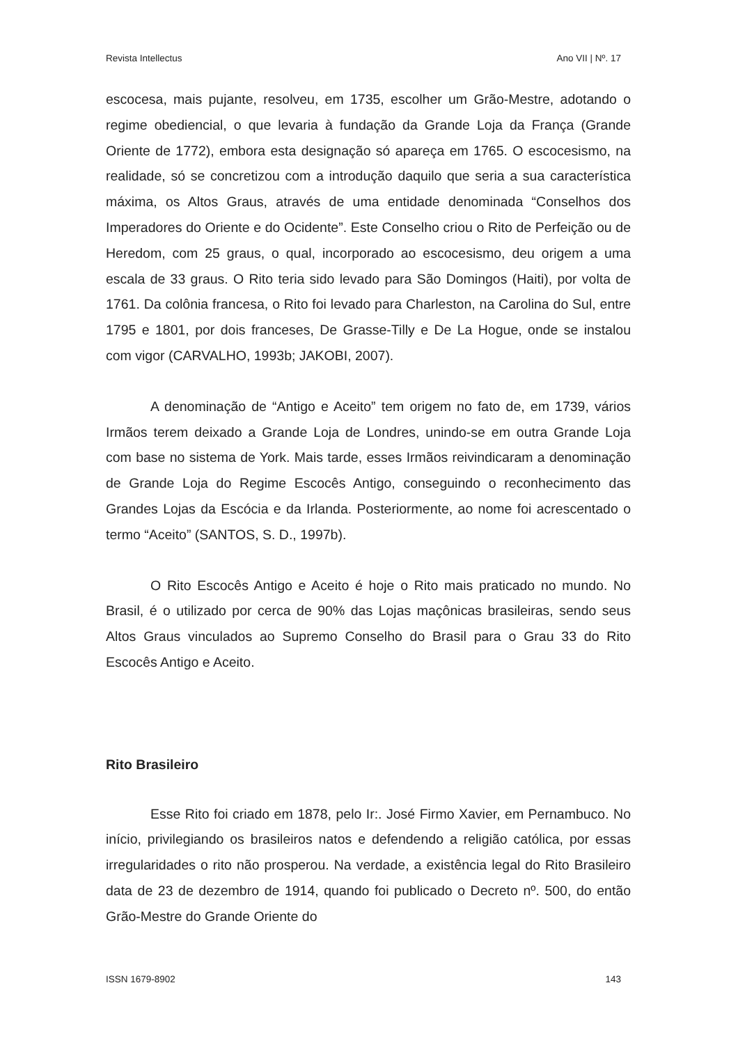Revista Intellectus Ano VII | Nº. 17
escocesa, mais pujante, resolveu, em 1735, escolher um Grão-Mestre, adotando o regime obediencial, o que levaria à fundação da Grande Loja da França (Grande Oriente de 1772), embora esta designação só apareça em 1765. O escocesismo, na realidade, só se concretizou com a introdução daquilo que seria a sua característica máxima, os Altos Graus, através de uma entidade denominada “Conselhos dos Imperadores do Oriente e do Ocidente”. Este Conselho criou o Rito de Perfeição ou de Heredom, com 25 graus, o qual, incorporado ao escocesismo, deu origem a uma escala de 33 graus. O Rito teria sido levado para São Domingos (Haiti), por volta de 1761. Da colônia francesa, o Rito foi levado para Charleston, na Carolina do Sul, entre 1795 e 1801, por dois franceses, De Grasse-Tilly e De La Hogue, onde se instalou com vigor (CARVALHO, 1993b; JAKOBI, 2007).
A denominação de “Antigo e Aceito” tem origem no fato de, em 1739, vários Irmãos terem deixado a Grande Loja de Londres, unindo-se em outra Grande Loja com base no sistema de York. Mais tarde, esses Irmãos reivindicaram a denominação de Grande Loja do Regime Escocês Antigo, conseguindo o reconhecimento das Grandes Lojas da Escócia e da Irlanda. Posteriormente, ao nome foi acrescentado o termo “Aceito” (SANTOS, S. D., 1997b).
O Rito Escocês Antigo e Aceito é hoje o Rito mais praticado no mundo. No Brasil, é o utilizado por cerca de 90% das Lojas maçônicas brasileiras, sendo seus Altos Graus vinculados ao Supremo Conselho do Brasil para o Grau 33 do Rito Escocês Antigo e Aceito.
Rito Brasileiro
Esse Rito foi criado em 1878, pelo Ir:. José Firmo Xavier, em Pernambuco. No início, privilegiando os brasileiros natos e defendendo a religião católica, por essas irregularidades o rito não prosperou. Na verdade, a existência legal do Rito Brasileiro data de 23 de dezembro de 1914, quando foi publicado o Decreto nº. 500, do então Grão-Mestre do Grande Oriente do
ISSN 1679-8902 143